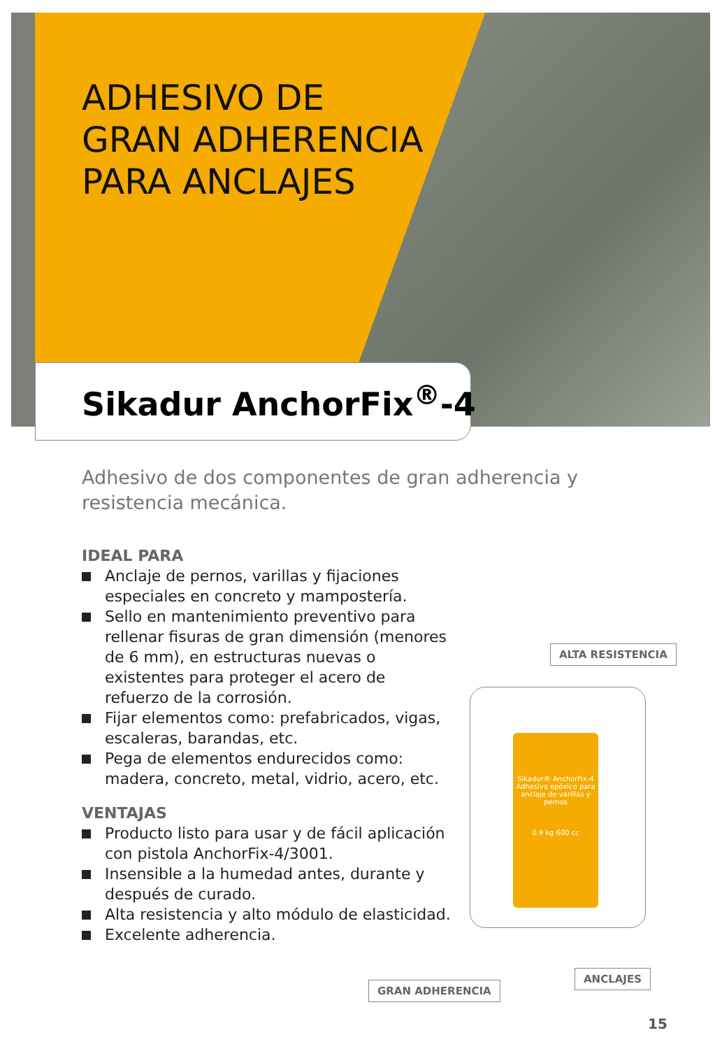ADHESIVO DE
GRAN ADHERENCIA
PARA ANCLAJES
Sikadur AnchorFix<sup>®</sup>-4
Adhesivo de dos componentes de gran adherencia y resistencia mecánica.
IDEAL PARA
Anclaje de pernos, varillas y fijaciones especiales en concreto y mampostería.
Sello en mantenimiento preventivo para rellenar fisuras de gran dimensión (menores de 6 mm), en estructuras nuevas o existentes para proteger el acero de refuerzo de la corrosión.
Fijar elementos como: prefabricados, vigas, escaleras, barandas, etc.
Pega de elementos endurecidos como: madera, concreto, metal, vidrio, acero, etc.
VENTAJAS
Producto listo para usar y de fácil aplicación con pistola AnchorFix-4/3001.
Insensible a la humedad antes, durante y después de curado.
Alta resistencia y alto módulo de elasticidad.
Excelente adherencia.
ALTA RESISTENCIA
Sikadur® AnchorFix-4
Adhesivo epóxico para anclaje de varillas y pernos
0.9 kg 600 cc
ANCLAJES
GRAN ADHERENCIA
15